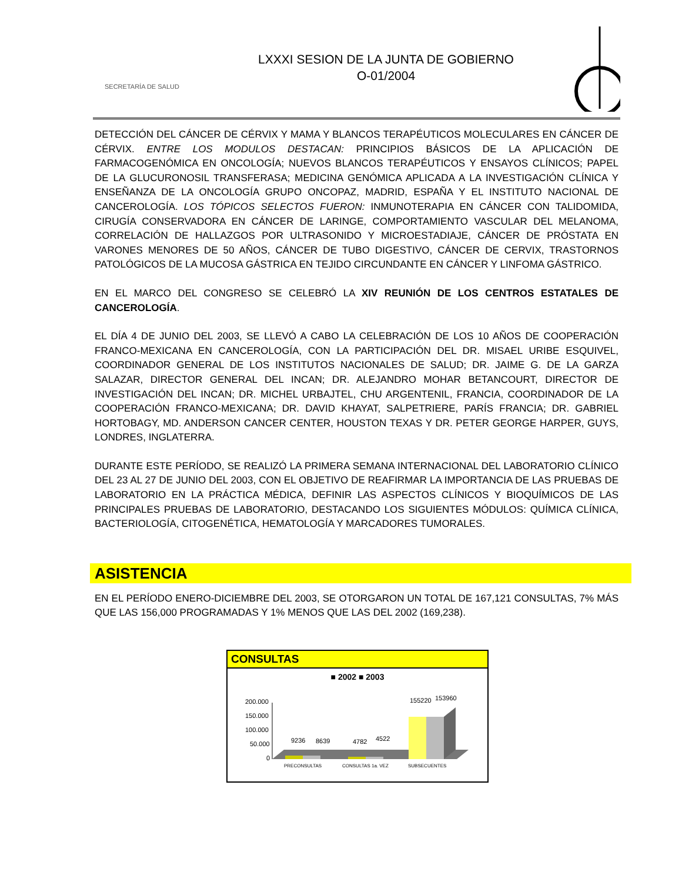SECRETARÍA DE SALUD
LXXXI SESION DE LA JUNTA DE GOBIERNO
O-01/2004
DETECCIÓN DEL CÁNCER DE CÉRVIX Y MAMA Y BLANCOS TERAPÉUTICOS MOLECULARES EN CÁNCER DE CÉRVIX. ENTRE LOS MODULOS DESTACAN: PRINCIPIOS BÁSICOS DE LA APLICACIÓN DE FARMACOGENÓMICA EN ONCOLOGÍA; NUEVOS BLANCOS TERAPÉUTICOS Y ENSAYOS CLÍNICOS; PAPEL DE LA GLUCURONOSIL TRANSFERASA; MEDICINA GENÓMICA APLICADA A LA INVESTIGACIÓN CLÍNICA Y ENSEÑANZA DE LA ONCOLOGÍA GRUPO ONCOPAZ, MADRID, ESPAÑA Y EL INSTITUTO NACIONAL DE CANCEROLOGÍA. LOS TÓPICOS SELECTOS FUERON: INMUNOTERAPIA EN CÁNCER CON TALIDOMIDA, CIRUGÍA CONSERVADORA EN CÁNCER DE LARINGE, COMPORTAMIENTO VASCULAR DEL MELANOMA, CORRELACIÓN DE HALLAZGOS POR ULTRASONIDO Y MICROESTADIAJE, CÁNCER DE PRÓSTATA EN VARONES MENORES DE 50 AÑOS, CÁNCER DE TUBO DIGESTIVO, CÁNCER DE CERVIX, TRASTORNOS PATOLÓGICOS DE LA MUCOSA GÁSTRICA EN TEJIDO CIRCUNDANTE EN CÁNCER Y LINFOMA GÁSTRICO.
EN EL MARCO DEL CONGRESO SE CELEBRÓ LA XIV REUNIÓN DE LOS CENTROS ESTATALES DE CANCEROLOGÍA.
EL DÍA 4 DE JUNIO DEL 2003, SE LLEVÓ A CABO LA CELEBRACIÓN DE LOS 10 AÑOS DE COOPERACIÓN FRANCO-MEXICANA EN CANCEROLOGÍA, CON LA PARTICIPACIÓN DEL DR. MISAEL URIBE ESQUIVEL, COORDINADOR GENERAL DE LOS INSTITUTOS NACIONALES DE SALUD; DR. JAIME G. DE LA GARZA SALAZAR, DIRECTOR GENERAL DEL INCAN; DR. ALEJANDRO MOHAR BETANCOURT, DIRECTOR DE INVESTIGACIÓN DEL INCAN; DR. MICHEL URBAJTEL, CHU ARGENTENIL, FRANCIA, COORDINADOR DE LA COOPERACIÓN FRANCO-MEXICANA; DR. DAVID KHAYAT, SALPETRIERE, PARÍS FRANCIA; DR. GABRIEL HORTOBAGY, MD. ANDERSON CANCER CENTER, HOUSTON TEXAS Y DR. PETER GEORGE HARPER, GUYS, LONDRES, INGLATERRA.
DURANTE ESTE PERÍODO, SE REALIZÓ LA PRIMERA SEMANA INTERNACIONAL DEL LABORATORIO CLÍNICO DEL 23 AL 27 DE JUNIO DEL 2003, CON EL OBJETIVO DE REAFIRMAR LA IMPORTANCIA DE LAS PRUEBAS DE LABORATORIO EN LA PRÁCTICA MÉDICA, DEFINIR LAS ASPECTOS CLÍNICOS Y BIOQUÍMICOS DE LAS PRINCIPALES PRUEBAS DE LABORATORIO, DESTACANDO LOS SIGUIENTES MÓDULOS: QUÍMICA CLÍNICA, BACTERIOLOGÍA, CITOGENÉTICA, HEMATOLOGÍA Y MARCADORES TUMORALES.
ASISTENCIA
EN EL PERÍODO ENERO-DICIEMBRE DEL 2003, SE OTORGARON UN TOTAL DE 167,121 CONSULTAS, 7% MÁS QUE LAS 156,000 PROGRAMADAS Y 1% MENOS QUE LAS DEL 2002 (169,238).
CONSULTAS
■ 2002 ■ 2003
200.000
150.000
100.000
50.000
0
9236
8639
4782
4522
155220
153960
PRECONSULTAS
CONSULTAS 1a. VEZ
SUBSECUENTES